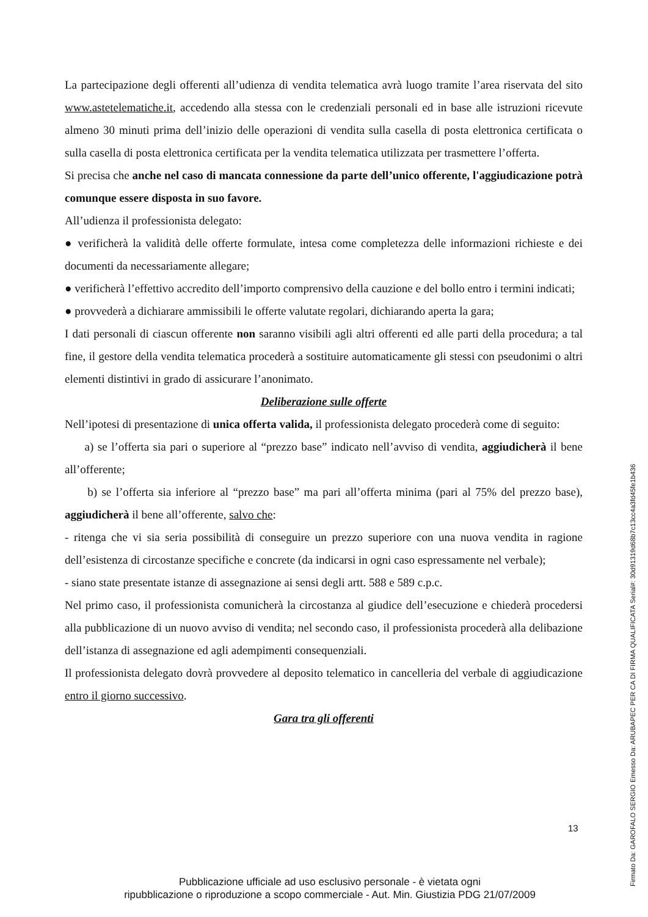La partecipazione degli offerenti all’udienza di vendita telematica avrà luogo tramite l’area riservata del sito www.astetelematiche.it, accedendo alla stessa con le credenziali personali ed in base alle istruzioni ricevute almeno 30 minuti prima dell’inizio delle operazioni di vendita sulla casella di posta elettronica certificata o sulla casella di posta elettronica certificata per la vendita telematica utilizzata per trasmettere l’offerta.
Si precisa che anche nel caso di mancata connessione da parte dell’unico offerente, l'aggiudicazione potrà comunque essere disposta in suo favore.
All’udienza il professionista delegato:
● verificherà la validità delle offerte formulate, intesa come completezza delle informazioni richieste e dei documenti da necessariamente allegare;
● verificherà l’effettivo accredito dell’importo comprensivo della cauzione e del bollo entro i termini indicati;
● provvederà a dichiarare ammissibili le offerte valutate regolari, dichiarando aperta la gara;
I dati personali di ciascun offerente non saranno visibili agli altri offerenti ed alle parti della procedura; a tal fine, il gestore della vendita telematica procederà a sostituire automaticamente gli stessi con pseudonimi o altri elementi distintivi in grado di assicurare l’anonimato.
Deliberazione sulle offerte
Nell’ipotesi di presentazione di unica offerta valida, il professionista delegato procederà come di seguito:
a) se l’offerta sia pari o superiore al “prezzo base” indicato nell’avviso di vendita, aggiudicherà il bene all’offerente;
b) se l’offerta sia inferiore al “prezzo base” ma pari all’offerta minima (pari al 75% del prezzo base), aggiudicherà il bene all’offerente, salvo che:
- ritenga che vi sia seria possibilità di conseguire un prezzo superiore con una nuova vendita in ragione dell’esistenza di circostanze specifiche e concrete (da indicarsi in ogni caso espressamente nel verbale);
- siano state presentate istanze di assegnazione ai sensi degli artt. 588 e 589 c.p.c.
Nel primo caso, il professionista comunicherà la circostanza al giudice dell’esecuzione e chiederà procedersi alla pubblicazione di un nuovo avviso di vendita; nel secondo caso, il professionista procederà alla delibazione dell’istanza di assegnazione ed agli adempimenti consequenziali.
Il professionista delegato dovrà provvedere al deposito telematico in cancelleria del verbale di aggiudicazione entro il giorno successivo.
Gara tra gli offerenti
13
Pubblicazione ufficiale ad uso esclusivo personale - è vietata ogni
ripubblicazione o riproduzione a scopo commerciale - Aut. Min. Giustizia PDG 21/07/2009
Firmato Da: GAROFALO SERGIO Emesso Da: ARUBAPEC PER CA DI FIRMA QUALIFICATA Serial#: 30d91319d68b7c13cc4a3fd45fe1b436